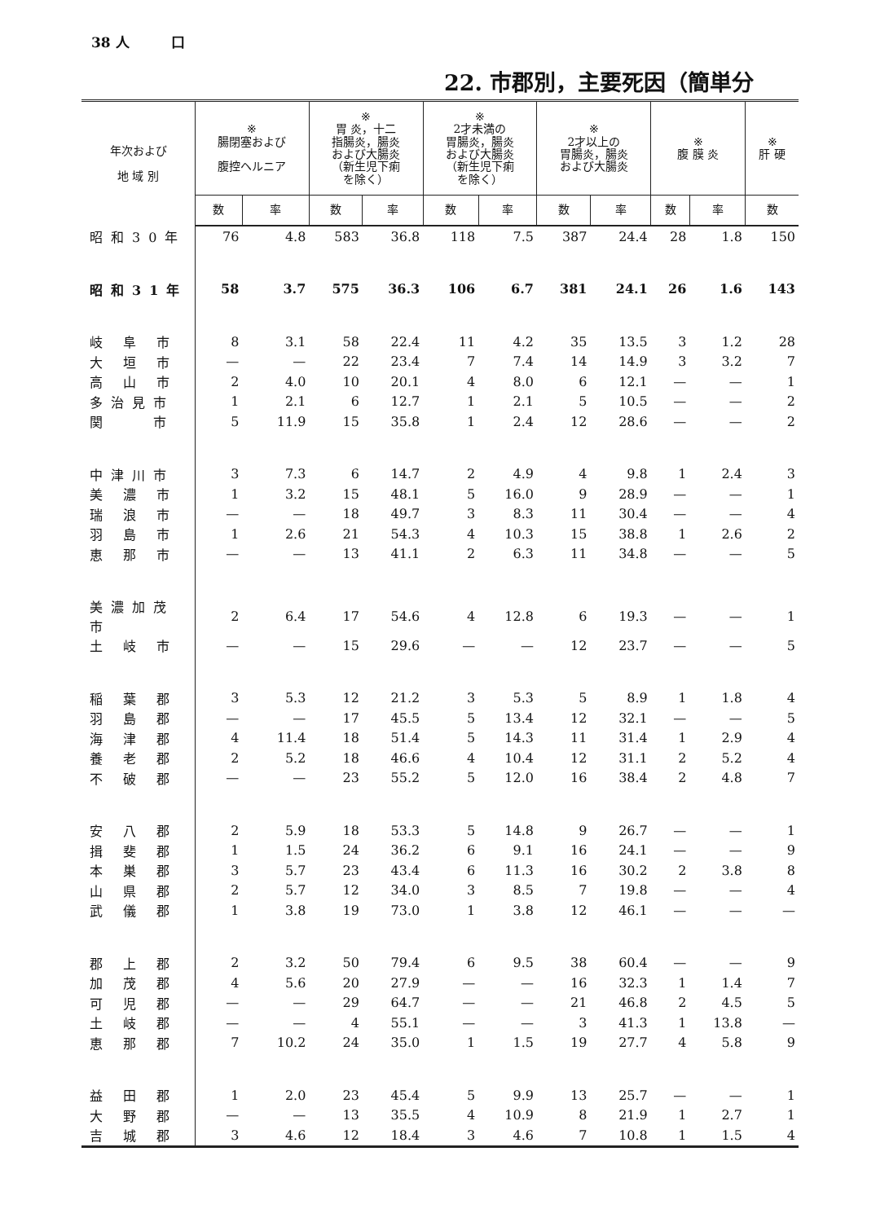38 人　　　口
22. 市郡別，主要死因（簡単分
| 年次および 地 域 別 | ※ 腸閉塞および 腹控ヘルニア | | ※ 胃 炎，十二 指腸炎，腸炎 および大腸炎 （新生児下痢 を除く） | | ※ 2才未満の 胃腸炎，腸炎 および大腸炎 （新生児下痢 を除く） | | ※ 2才以上の 胃腸炎，腸炎 および大腸炎 | | ※ 腹 膜 炎 | | ※ 肝 硬 |
| --- | --- | --- | --- | --- | --- | --- | --- | --- | --- | --- | --- |
| | 数 | 率 | 数 | 率 | 数 | 率 | 数 | 率 | 数 | 率 | 数 |
| 昭和30年 | 76 | 4.8 | 583 | 36.8 | 118 | 7.5 | 387 | 24.4 | 28 | 1.8 | 150 |
| 昭和31年 | 58 | 3.7 | 575 | 36.3 | 106 | 6.7 | 381 | 24.1 | 26 | 1.6 | 143 |
| 岐 阜 市 | 8 | 3.1 | 58 | 22.4 | 11 | 4.2 | 35 | 13.5 | 3 | 1.2 | 28 |
| 大 垣 市 | — | — | 22 | 23.4 | 7 | 7.4 | 14 | 14.9 | 3 | 3.2 | 7 |
| 高 山 市 | 2 | 4.0 | 10 | 20.1 | 4 | 8.0 | 6 | 12.1 | — | — | 1 |
| 多治見市 | 1 | 2.1 | 6 | 12.7 | 1 | 2.1 | 5 | 10.5 | — | — | 2 |
| 関 市 | 5 | 11.9 | 15 | 35.8 | 1 | 2.4 | 12 | 28.6 | — | — | 2 |
| 中津川市 | 3 | 7.3 | 6 | 14.7 | 2 | 4.9 | 4 | 9.8 | 1 | 2.4 | 3 |
| 美 濃 市 | 1 | 3.2 | 15 | 48.1 | 5 | 16.0 | 9 | 28.9 | — | — | 1 |
| 瑞 浪 市 | — | — | 18 | 49.7 | 3 | 8.3 | 11 | 30.4 | — | — | 4 |
| 羽 島 市 | 1 | 2.6 | 21 | 54.3 | 4 | 10.3 | 15 | 38.8 | 1 | 2.6 | 2 |
| 恵 那 市 | — | — | 13 | 41.1 | 2 | 6.3 | 11 | 34.8 | — | — | 5 |
| 美濃加茂市 | 2 | 6.4 | 17 | 54.6 | 4 | 12.8 | 6 | 19.3 | — | — | 1 |
| 土 岐 市 | — | — | 15 | 29.6 | — | — | 12 | 23.7 | — | — | 5 |
| 稲 葉 郡 | 3 | 5.3 | 12 | 21.2 | 3 | 5.3 | 5 | 8.9 | 1 | 1.8 | 4 |
| 羽 島 郡 | — | — | 17 | 45.5 | 5 | 13.4 | 12 | 32.1 | — | — | 5 |
| 海 津 郡 | 4 | 11.4 | 18 | 51.4 | 5 | 14.3 | 11 | 31.4 | 1 | 2.9 | 4 |
| 養 老 郡 | 2 | 5.2 | 18 | 46.6 | 4 | 10.4 | 12 | 31.1 | 2 | 5.2 | 4 |
| 不 破 郡 | — | — | 23 | 55.2 | 5 | 12.0 | 16 | 38.4 | 2 | 4.8 | 7 |
| 安 八 郡 | 2 | 5.9 | 18 | 53.3 | 5 | 14.8 | 9 | 26.7 | — | — | 1 |
| 揖 斐 郡 | 1 | 1.5 | 24 | 36.2 | 6 | 9.1 | 16 | 24.1 | — | — | 9 |
| 本 巣 郡 | 3 | 5.7 | 23 | 43.4 | 6 | 11.3 | 16 | 30.2 | 2 | 3.8 | 8 |
| 山 県 郡 | 2 | 5.7 | 12 | 34.0 | 3 | 8.5 | 7 | 19.8 | — | — | 4 |
| 武 儀 郡 | 1 | 3.8 | 19 | 73.0 | 1 | 3.8 | 12 | 46.1 | — | — | — |
| 郡 上 郡 | 2 | 3.2 | 50 | 79.4 | 6 | 9.5 | 38 | 60.4 | — | — | 9 |
| 加 茂 郡 | 4 | 5.6 | 20 | 27.9 | — | — | 16 | 32.3 | 1 | 1.4 | 7 |
| 可 児 郡 | — | — | 29 | 64.7 | — | — | 21 | 46.8 | 2 | 4.5 | 5 |
| 土 岐 郡 | — | — | 4 | 55.1 | — | — | 3 | 41.3 | 1 | 13.8 | — |
| 恵 那 郡 | 7 | 10.2 | 24 | 35.0 | 1 | 1.5 | 19 | 27.7 | 4 | 5.8 | 9 |
| 益 田 郡 | 1 | 2.0 | 23 | 45.4 | 5 | 9.9 | 13 | 25.7 | — | — | 1 |
| 大 野 郡 | — | — | 13 | 35.5 | 4 | 10.9 | 8 | 21.9 | 1 | 2.7 | 1 |
| 吉 城 郡 | 3 | 4.6 | 12 | 18.4 | 3 | 4.6 | 7 | 10.8 | 1 | 1.5 | 4 |